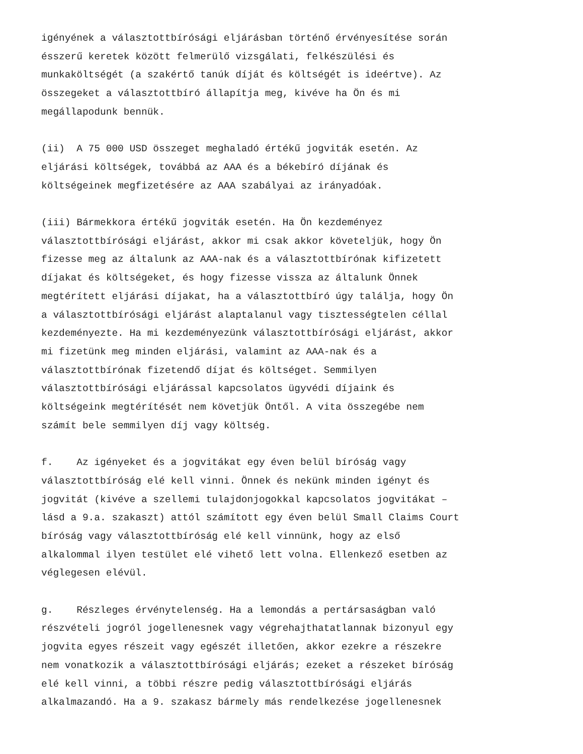igényének a választottbírósági eljárásban történő érvényesítése során ésszerű keretek között felmerülő vizsgálati, felkészülési és munkaköltségét (a szakértő tanúk díját és költségét is ideértve). Az összegeket a választottbíró állapítja meg, kivéve ha Ön és mi megállapodunk bennük.
(ii) A 75 000 USD összeget meghaladó értékű jogviták esetén. Az eljárási költségek, továbbá az AAA és a békebíró díjának és költségeinek megfizetésére az AAA szabályai az irányadóak.
(iii) Bármekkora értékű jogviták esetén. Ha Ön kezdeményez választottbírósági eljárást, akkor mi csak akkor követeljük, hogy Ön fizesse meg az általunk az AAA-nak és a választottbírónak kifizetett díjakat és költségeket, és hogy fizesse vissza az általunk Önnek megtérített eljárási díjakat, ha a választottbíró úgy találja, hogy Ön a választottbírósági eljárást alaptalanul vagy tisztességtelen céllal kezdeményezte. Ha mi kezdeményezünk választottbírósági eljárást, akkor mi fizetünk meg minden eljárási, valamint az AAA-nak és a választottbírónak fizetendő díjat és költséget. Semmilyen választottbírósági eljárással kapcsolatos ügyvédi díjaink és költségeink megtérítését nem követjük Öntől. A vita összegébe nem számít bele semmilyen díj vagy költség.
f. Az igényeket és a jogvitákat egy éven belül bíróság vagy választottbíróság elé kell vinni. Önnek és nekünk minden igényt és jogvitát (kivéve a szellemi tulajdonjogokkal kapcsolatos jogvitákat – lásd a 9.a. szakaszt) attól számított egy éven belül Small Claims Court bíróság vagy választottbíróság elé kell vinnünk, hogy az első alkalommal ilyen testület elé vihető lett volna. Ellenkező esetben az véglegesen elévül.
g. Részleges érvénytelenség. Ha a lemondás a pertársaságban való részvételi jogról jogellenesnek vagy végrehajthatatlannak bizonyul egy jogvita egyes részeit vagy egészét illetően, akkor ezekre a részekre nem vonatkozik a választottbírósági eljárás; ezeket a részeket bíróság elé kell vinni, a többi részre pedig választottbírósági eljárás alkalmazandó. Ha a 9. szakasz bármely más rendelkezése jogellenesnek